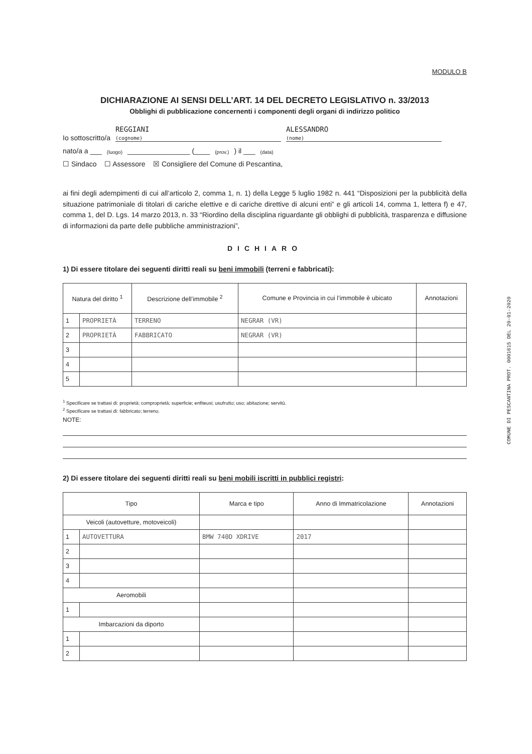MODULO B
DICHIARAZIONE AI SENSI DELL’ART. 14 DEL DECRETO LEGISLATIVO n. 33/2013
Obblighi di pubblicazione concernenti i componenti degli organi di indirizzo politico
Io sottoscritto/a REGGIANI
(cognome) ALESSANDRO
(nome)
nato/a a ___ (luogo) ________________ (____ (prov.)) il ___ (data)
☐ Sindaco ☐ Assessore ☒ Consigliere del Comune di Pescantina,
ai fini degli adempimenti di cui all’articolo 2, comma 1, n. 1) della Legge 5 luglio 1982 n. 441 “Disposizioni per la pubblicità della situazione patrimoniale di titolari di cariche elettive e di cariche direttive di alcuni enti” e gli articoli 14, comma 1, lettera f) e 47, comma 1, del D. Lgs. 14 marzo 2013, n. 33 “Riordino della disciplina riguardante gli obblighi di pubblicità, trasparenza e diffusione di informazioni da parte delle pubbliche amministrazioni”,
DICHIARO
1) Di essere titolare dei seguenti diritti reali su beni immobili (terreni e fabbricati):
| Natura del diritto <sup>1</sup> | | Descrizione dell’immobile <sup>2</sup> | Comune e Provincia in cui l’immobile è ubicato | Annotazioni |
| --- | --- | --- | --- | --- |
| 1 | PROPRIETÀ | TERRENO | NEGRAR (VR) | |
| 2 | PROPRIETÀ | FABBRICATO | NEGRAR (VR) | |
| 3 | | | | |
| 4 | | | | |
| 5 | | | | |
<sup>1</sup> Specificare se trattasi di: proprietà; comproprietà; superficie; enfiteusi; usufrutto; uso; abitazione; servitù.
<sup>2</sup> Specificare se trattasi di: fabbricato; terreno.
NOTE:
2) Di essere titolare dei seguenti diritti reali su beni mobili iscritti in pubblici registri:
| Tipo | | Marca e tipo | Anno di Immatricolazione | Annotazioni |
| --- | --- | --- | --- | --- |
| Veicoli (autovetture, motoveicoli) | | | | |
| 1 | AUTOVETTURA | BMW 740D XDRIVE | 2017 | |
| 2 | | | | |
| 3 | | | | |
| 4 | | | | |
| Aeromobili | | | | |
| 1 | | | | |
| Imbarcazioni da diporto | | | | |
| 1 | | | | |
| 2 | | | | |
COMUNE DI PESCANTINA PROT. 0001615 DEL 20-01-2020